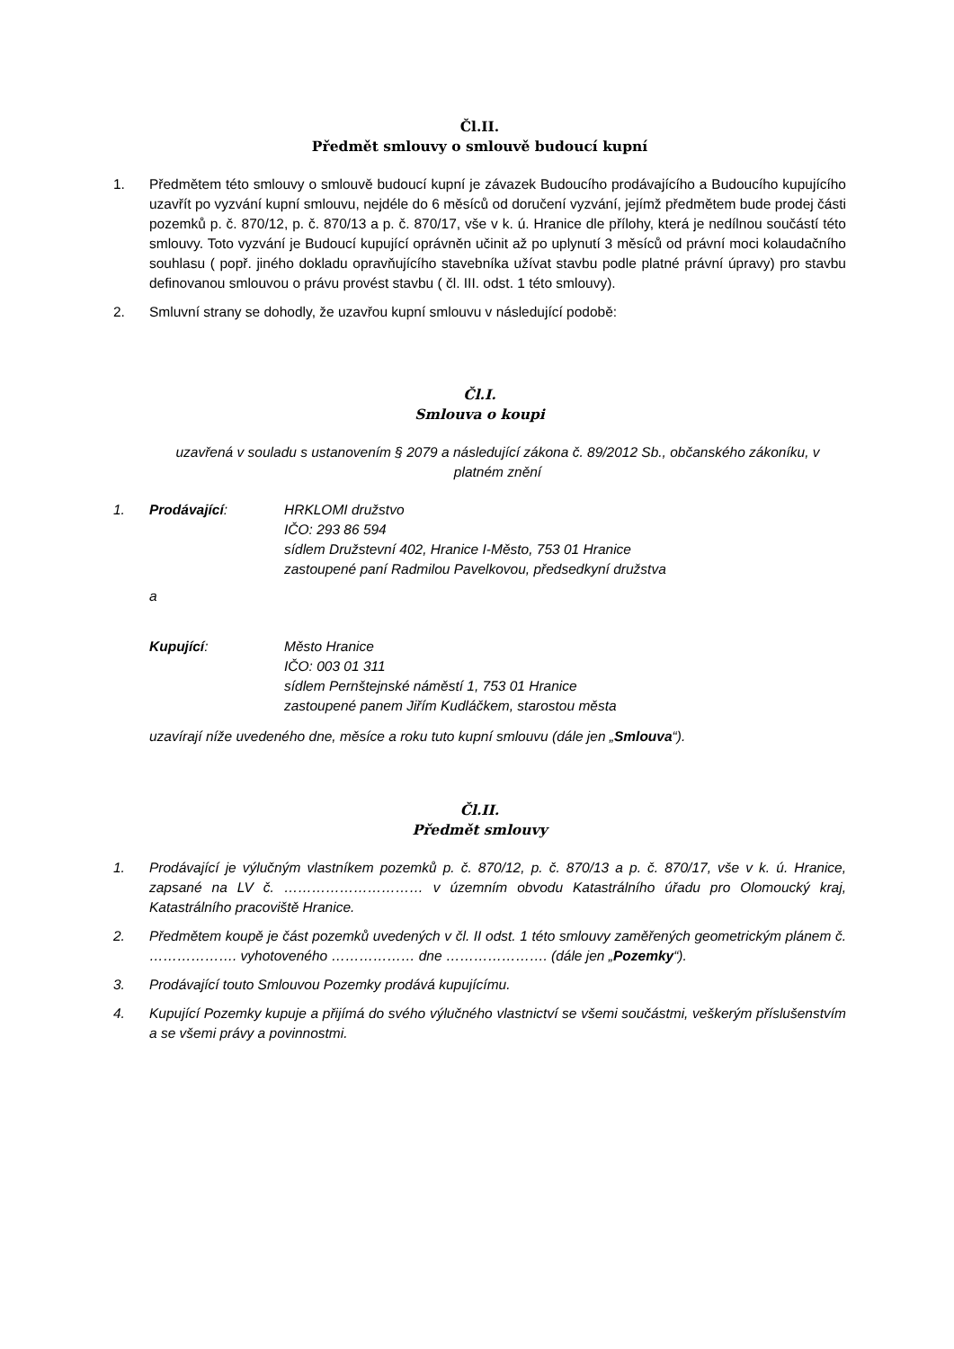Čl.II.
Předmět smlouvy o smlouvě budoucí kupní
1. Předmětem této smlouvy o smlouvě budoucí kupní je závazek Budoucího prodávajícího a Budoucího kupujícího uzavřít po vyzvání kupní smlouvu, nejdéle do 6 měsíců od doručení vyzvání, jejímž předmětem bude prodej části pozemků p. č. 870/12, p. č. 870/13 a p. č. 870/17, vše v k. ú. Hranice dle přílohy, která je nedílnou součástí této smlouvy. Toto vyzvání je Budoucí kupující oprávněn učinit až po uplynutí 3 měsíců od právní moci kolaudačního souhlasu ( popř. jiného dokladu opravňujícího stavebníka užívat stavbu podle platné právní úpravy) pro stavbu definovanou smlouvou o právu provést stavbu ( čl. III. odst. 1 této smlouvy).
2. Smluvní strany se dohodly, že uzavřou kupní smlouvu v následující podobě:
Čl.I.
Smlouva o koupi
uzavřená v souladu s ustanovením § 2079 a následující zákona č. 89/2012 Sb., občanského zákoníku, v platném znění
1. Prodávající: HRKLOMI družstvo
IČO: 293 86 594
sídlem Družstevní 402, Hranice I-Město, 753 01 Hranice
zastoupené paní Radmilou Pavelkovou, předsedkyní družstva
a
Kupující: Město Hranice
IČO: 003 01 311
sídlem Pernštejnské náměstí 1, 753 01 Hranice
zastoupené panem Jiřím Kudláčkem, starostou města
uzavírají níže uvedeného dne, měsíce a roku tuto kupní smlouvu (dále jen „Smlouva“).
Čl.II.
Předmět smlouvy
1. Prodávající je výlučným vlastníkem pozemků p. č. 870/12, p. č. 870/13 a p. č. 870/17, vše v k. ú. Hranice, zapsané na LV č. ………………………… v územním obvodu Katastrálního úřadu pro Olomoucký kraj, Katastrálního pracoviště Hranice.
2. Předmětem koupě je část pozemků uvedených v čl. II odst. 1 této smlouvy zaměřených geometrickým plánem č. ………………. vyhotoveného ……………… dne …………………. (dále jen „Pozemky“).
3. Prodávající touto Smlouvou Pozemky prodává kupujícímu.
4. Kupující Pozemky kupuje a přijímá do svého výlučného vlastnictví se všemi součástmi, veškerým příslušenstvím a se všemi právy a povinnostmi.